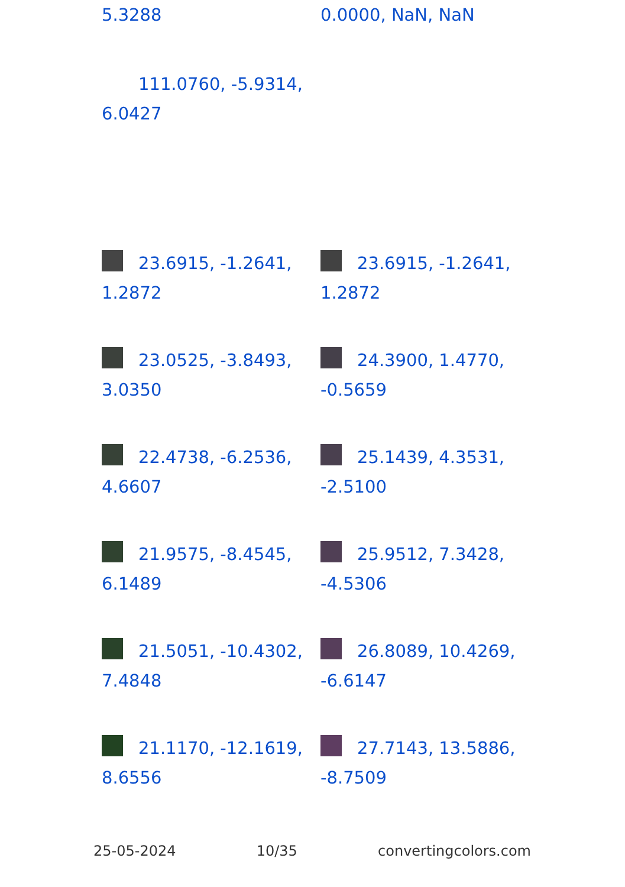5.3288 0.0000, NaN, NaN
111.0760, -5.9314,
6.0427
23.6915, -1.2641,
1.2872
23.6915, -1.2641,
1.2872
23.0525, -3.8493,
3.0350
24.3900, 1.4770,
-0.5659
22.4738, -6.2536,
4.6607
25.1439, 4.3531,
-2.5100
21.9575, -8.4545,
6.1489
25.9512, 7.3428,
-4.5306
21.5051, -10.4302,
7.4848
26.8089, 10.4269,
-6.6147
21.1170, -12.1619,
8.6556
27.7143, 13.5886,
-8.7509
25-05-2024 10/35 convertingcolors.com